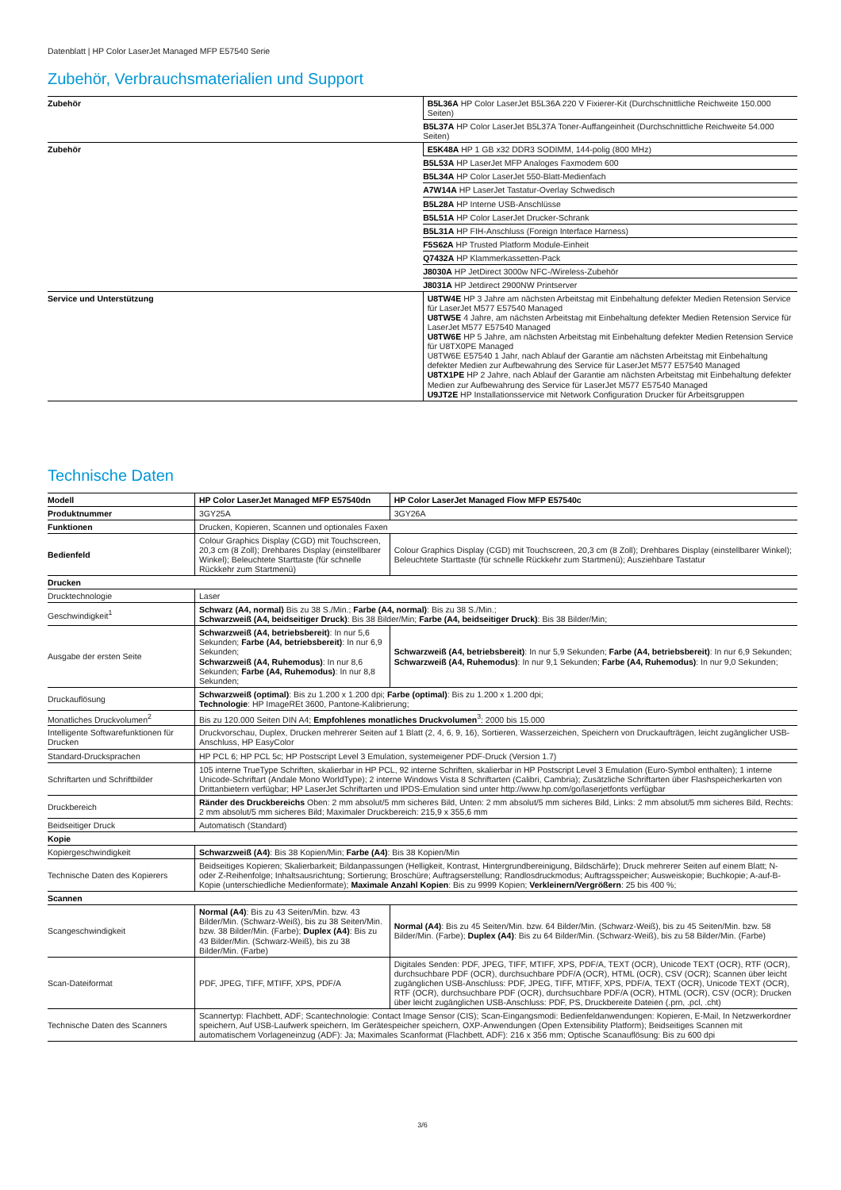Datenblatt | HP Color LaserJet Managed MFP E57540 Serie
Zubehör, Verbrauchsmaterialien und Support
| Zubehör | B5L36A HP Color LaserJet B5L36A 220 V Fixierer-Kit (Durchschnittliche Reichweite 150.000 Seiten) |
| | B5L37A HP Color LaserJet B5L37A Toner-Auffangeinheit (Durchschnittliche Reichweite 54.000 Seiten) |
| Zubehör | E5K48A HP 1 GB x32 DDR3 SODIMM, 144-polig (800 MHz) |
| | B5L53A HP LaserJet MFP Analoges Faxmodem 600 |
| | B5L34A HP Color LaserJet 550-Blatt-Medienfach |
| | A7W14A HP LaserJet Tastatur-Overlay Schwedisch |
| | B5L28A HP Interne USB-Anschlüsse |
| | B5L51A HP Color LaserJet Drucker-Schrank |
| | B5L31A HP FIH-Anschluss (Foreign Interface Harness) |
| | F5S62A HP Trusted Platform Module-Einheit |
| | Q7432A HP Klammerkassetten-Pack |
| | J8030A HP JetDirect 3000w NFC-/Wireless-Zubehör |
| | J8031A HP Jetdirect 2900NW Printserver |
| Service und Unterstützung | U8TW4E HP 3 Jahre am nächsten Arbeitstag mit Einbehaltung defekter Medien Retension Service für LaserJet M577 E57540 Managed U8TW5E 4 Jahre, am nächsten Arbeitstag mit Einbehaltung defekter Medien Retension Service für LaserJet M577 E57540 Managed U8TW6E HP 5 Jahre, am nächsten Arbeitstag mit Einbehaltung defekter Medien Retension Service für U8TX0PE Managed U8TW6E E57540 1 Jahr, nach Ablauf der Garantie am nächsten Arbeitstag mit Einbehaltung defekter Medien zur Aufbewahrung des Service für LaserJet M577 E57540 Managed U8TX1PE HP 2 Jahre, nach Ablauf der Garantie am nächsten Arbeitstag mit Einbehaltung defekter Medien zur Aufbewahrung des Service für LaserJet M577 E57540 Managed U9JT2E HP Installationsservice mit Network Configuration Drucker für Arbeitsgruppen |
Technische Daten
| Modell | HP Color LaserJet Managed MFP E57540dn | HP Color LaserJet Managed Flow MFP E57540c |
| Produktnummer | 3GY25A | 3GY26A |
| Funktionen | Drucken, Kopieren, Scannen und optionales Faxen | |
| Bedienfeld | Colour Graphics Display (CGD) mit Touchscreen, 20,3 cm (8 Zoll); Drehbares Display (einstellbarer Winkel); Beleuchtete Starttaste (für schnelle Rückkehr zum Startmenü) | Colour Graphics Display (CGD) mit Touchscreen, 20,3 cm (8 Zoll); Drehbares Display (einstellbarer Winkel); Beleuchtete Starttaste (für schnelle Rückkehr zum Startmenü); Ausziehbare Tastatur |
| Drucken | | |
| Drucktechnologie | Laser | |
| Geschwindigkeit<sup>1</sup> | Schwarz (A4, normal) Bis zu 38 S./Min.; Farbe (A4, normal) : Bis zu 38 S./Min.; Schwarzweiß (A4, beidseitiger Druck) : Bis 38 Bilder/Min; Farbe (A4, beidseitiger Druck) : Bis 38 Bilder/Min; | |
| Ausgabe der ersten Seite | Schwarzweiß (A4, betriebsbereit) : In nur 5,6 Sekunden; Farbe (A4, betriebsbereit) : In nur 6,9 Sekunden; Schwarzweiß (A4, Ruhemodus) : In nur 8,6 Sekunden; Farbe (A4, Ruhemodus) : In nur 8,8 Sekunden; | Schwarzweiß (A4, betriebsbereit) : In nur 5,9 Sekunden; Farbe (A4, betriebsbereit) : In nur 6,9 Sekunden; Schwarzweiß (A4, Ruhemodus) : In nur 9,1 Sekunden; Farbe (A4, Ruhemodus) : In nur 9,0 Sekunden; |
| Druckauflösung | Schwarzweiß (optimal) : Bis zu 1.200 x 1.200 dpi; Farbe (optimal) : Bis zu 1.200 x 1.200 dpi; Technologie : HP ImageREt 3600, Pantone-Kalibrierung; | |
| Monatliches Druckvolumen<sup>2</sup> | Bis zu 120.000 Seiten DIN A4; Empfohlenes monatliches Druckvolumen<sup>3</sup>: 2000 bis 15.000 | |
| Intelligente Softwarefunktionen für Drucken | Druckvorschau, Duplex, Drucken mehrerer Seiten auf 1 Blatt (2, 4, 6, 9, 16), Sortieren, Wasserzeichen, Speichern von Druckaufträgen, leicht zugänglicher USB-Anschluss, HP EasyColor | |
| Standard-Drucksprachen | HP PCL 6; HP PCL 5c; HP Postscript Level 3 Emulation, systemeigener PDF-Druck (Version 1.7) | |
| Schriftarten und Schriftbilder | 105 interne TrueType Schriften, skalierbar in HP PCL, 92 interne Schriften, skalierbar in HP Postscript Level 3 Emulation (Euro-Symbol enthalten); 1 interne Unicode-Schriftart (Andale Mono WorldType); 2 interne Windows Vista 8 Schriftarten (Calibri, Cambria); Zusätzliche Schriftarten über Flashspeicherkarten von Drittanbietern verfügbar; HP LaserJet Schriftarten und IPDS-Emulation sind unter http://www.hp.com/go/laserjetfonts verfügbar | |
| Druckbereich | Ränder des Druckbereichs Oben: 2 mm absolut/5 mm sicheres Bild, Unten: 2 mm absolut/5 mm sicheres Bild, Links: 2 mm absolut/5 mm sicheres Bild, Rechts: 2 mm absolut/5 mm sicheres Bild; Maximaler Druckbereich: 215,9 x 355,6 mm | |
| Beidseitiger Druck | Automatisch (Standard) | |
| Kopie | | |
| Kopiergeschwindigkeit | Schwarzweiß (A4) : Bis 38 Kopien/Min; Farbe (A4) : Bis 38 Kopien/Min | |
| Technische Daten des Kopierers | Beidseitiges Kopieren; Skalierbarkeit; Bildanpassungen (Helligkeit, Kontrast, Hintergrundbereinigung, Bildschärfe); Druck mehrerer Seiten auf einem Blatt; N- oder Z-Reihenfolge; Inhaltsausrichtung; Sortierung; Broschüre; Auftragserstellung; Randlosdruckmodus; Auftragsspeicher; Ausweiskopie; Buchkopie; A-auf-B-Kopie (unterschiedliche Medienformate); Maximale Anzahl Kopien : Bis zu 9999 Kopien; Verkleinern/Vergrößern : 25 bis 400 %; | |
| Scannen | | |
| Scangeschwindigkeit | Normal (A4) : Bis zu 43 Seiten/Min. bzw. 43 Bilder/Min. (Schwarz-Weiß), bis zu 38 Seiten/Min. bzw. 38 Bilder/Min. (Farbe); Duplex (A4) : Bis zu 43 Bilder/Min. (Schwarz-Weiß), bis zu 38 Bilder/Min. (Farbe) | Normal (A4) : Bis zu 45 Seiten/Min. bzw. 64 Bilder/Min. (Schwarz-Weiß), bis zu 45 Seiten/Min. bzw. 58 Bilder/Min. (Farbe); Duplex (A4) : Bis zu 64 Bilder/Min. (Schwarz-Weiß), bis zu 58 Bilder/Min. (Farbe) |
| Scan-Dateiformat | PDF, JPEG, TIFF, MTIFF, XPS, PDF/A | Digitales Senden: PDF, JPEG, TIFF, MTIFF, XPS, PDF/A, TEXT (OCR), Unicode TEXT (OCR), RTF (OCR), durchsuchbare PDF (OCR), durchsuchbare PDF/A (OCR), HTML (OCR), CSV (OCR); Scannen über leicht zugänglichen USB-Anschluss: PDF, JPEG, TIFF, MTIFF, XPS, PDF/A, TEXT (OCR), Unicode TEXT (OCR), RTF (OCR), durchsuchbare PDF (OCR), durchsuchbare PDF/A (OCR), HTML (OCR), CSV (OCR); Drucken über leicht zugänglichen USB-Anschluss: PDF, PS, Druckbereite Dateien (.prn, .pcl, .cht) |
| Technische Daten des Scanners | Scannertyp: Flachbett, ADF; Scantechnologie: Contact Image Sensor (CIS); Scan-Eingangsmodi: Bedienfeldanwendungen: Kopieren, E-Mail, In Netzwerkordner speichern, Auf USB-Laufwerk speichern, Im Gerätespeicher speichern, OXP-Anwendungen (Open Extensibility Platform); Beidseitiges Scannen mit automatischem Vorlageneinzug (ADF): Ja; Maximales Scanformat (Flachbett, ADF): 216 x 356 mm; Optische Scanauflösung: Bis zu 600 dpi | |
3/6